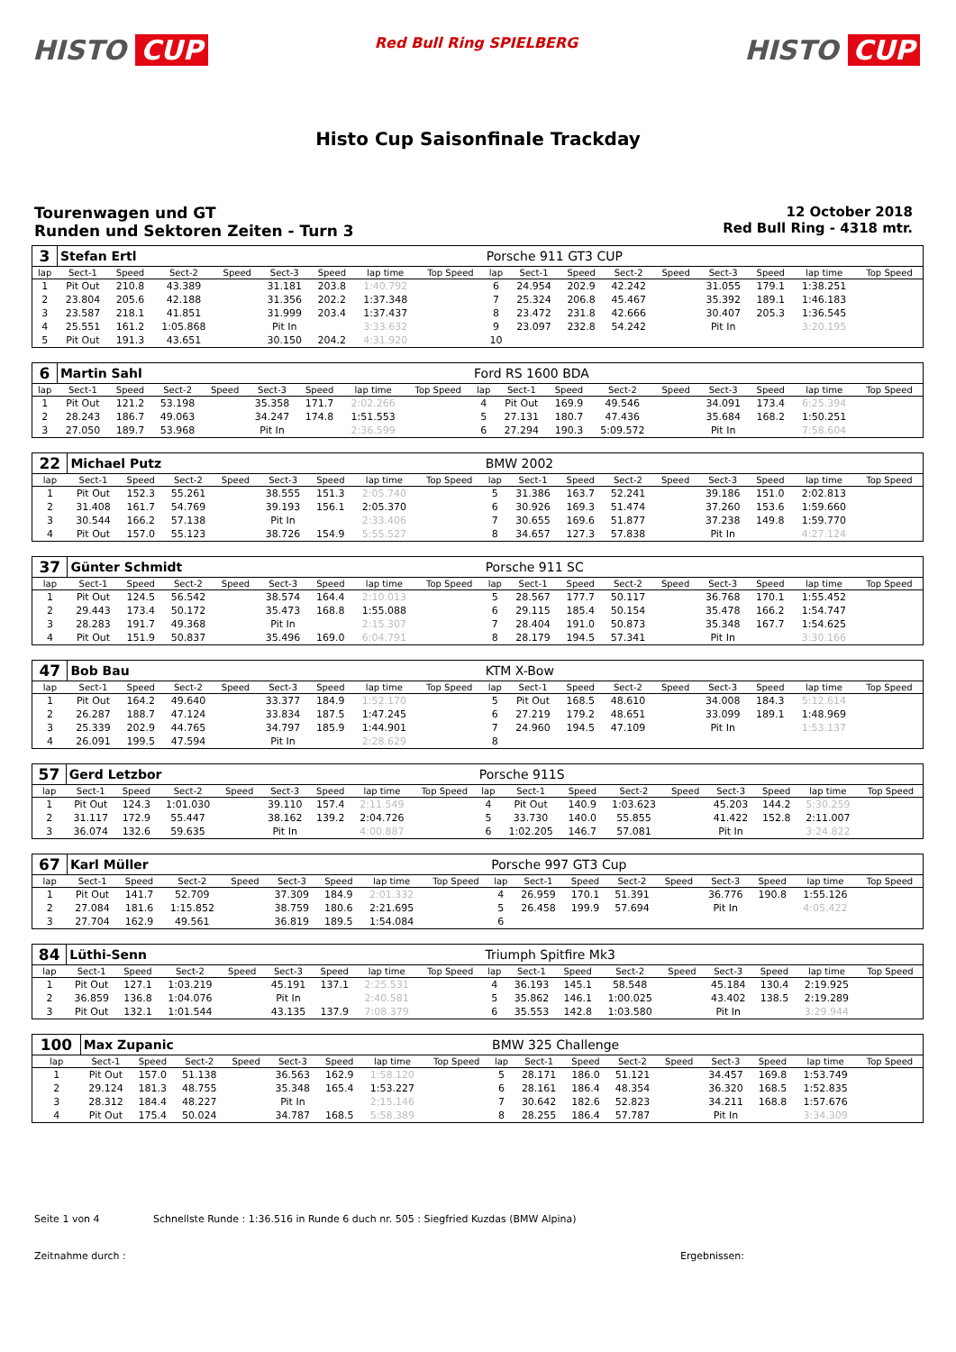HISTO CUP
Red Bull Ring SPIELBERG
HISTO CUP
Histo Cup Saisonfinale Trackday
Tourenwagen und GT
Runden und Sektoren Zeiten - Turn 3
12 October 2018
Red Bull Ring - 4318 mtr.
| 3 | Stefan Ertl | | | | | | | | Porsche 911 GT3 CUP | | | | | | | | |
| lap | Sect-1 | Speed | Sect-2 | Speed | Sect-3 | Speed | lap time | Top Speed | lap | Sect-1 | Speed | Sect-2 | Speed | Sect-3 | Speed | lap time | Top Speed |
| 1 | Pit Out | 210.8 | 43.389 | | 31.181 | 203.8 | 1:40.792 | | 6 | 24.954 | 202.9 | 42.242 | | 31.055 | 179.1 | 1:38.251 | |
| 2 | 23.804 | 205.6 | 42.188 | | 31.356 | 202.2 | 1:37.348 | | 7 | 25.324 | 206.8 | 45.467 | | 35.392 | 189.1 | 1:46.183 | |
| 3 | 23.587 | 218.1 | 41.851 | | 31.999 | 203.4 | 1:37.437 | | 8 | 23.472 | 231.8 | 42.666 | | 30.407 | 205.3 | 1:36.545 | |
| 4 | 25.551 | 161.2 | 1:05.868 | | Pit In | | 3:33.632 | | 9 | 23.097 | 232.8 | 54.242 | | Pit In | | 3:20.195 | |
| 5 | Pit Out | 191.3 | 43.651 | | 30.150 | 204.2 | 4:31.920 | | 10 | | | | | | | | |
| 6 | Martin Sahl | | | | | | | | Ford RS 1600 BDA | | | | | | | | |
| lap | Sect-1 | Speed | Sect-2 | Speed | Sect-3 | Speed | lap time | Top Speed | lap | Sect-1 | Speed | Sect-2 | Speed | Sect-3 | Speed | lap time | Top Speed |
| 1 | Pit Out | 121.2 | 53.198 | | 35.358 | 171.7 | 2:02.266 | | 4 | Pit Out | 169.9 | 49.546 | | 34.091 | 173.4 | 6:25.394 | |
| 2 | 28.243 | 186.7 | 49.063 | | 34.247 | 174.8 | 1:51.553 | | 5 | 27.131 | 180.7 | 47.436 | | 35.684 | 168.2 | 1:50.251 | |
| 3 | 27.050 | 189.7 | 53.968 | | Pit In | | 2:36.599 | | 6 | 27.294 | 190.3 | 5:09.572 | | Pit In | | 7:58.604 | |
| 22 | Michael Putz | | | | | | | | BMW 2002 | | | | | | | | |
| lap | Sect-1 | Speed | Sect-2 | Speed | Sect-3 | Speed | lap time | Top Speed | lap | Sect-1 | Speed | Sect-2 | Speed | Sect-3 | Speed | lap time | Top Speed |
| 1 | Pit Out | 152.3 | 55.261 | | 38.555 | 151.3 | 2:05.740 | | 5 | 31.386 | 163.7 | 52.241 | | 39.186 | 151.0 | 2:02.813 | |
| 2 | 31.408 | 161.7 | 54.769 | | 39.193 | 156.1 | 2:05.370 | | 6 | 30.926 | 169.3 | 51.474 | | 37.260 | 153.6 | 1:59.660 | |
| 3 | 30.544 | 166.2 | 57.138 | | Pit In | | 2:33.406 | | 7 | 30.655 | 169.6 | 51.877 | | 37.238 | 149.8 | 1:59.770 | |
| 4 | Pit Out | 157.0 | 55.123 | | 38.726 | 154.9 | 5:55.527 | | 8 | 34.657 | 127.3 | 57.838 | | Pit In | | 4:27.124 | |
| 37 | Günter Schmidt | | | | | | | | Porsche 911 SC | | | | | | | | |
| lap | Sect-1 | Speed | Sect-2 | Speed | Sect-3 | Speed | lap time | Top Speed | lap | Sect-1 | Speed | Sect-2 | Speed | Sect-3 | Speed | lap time | Top Speed |
| 1 | Pit Out | 124.5 | 56.542 | | 38.574 | 164.4 | 2:10.013 | | 5 | 28.567 | 177.7 | 50.117 | | 36.768 | 170.1 | 1:55.452 | |
| 2 | 29.443 | 173.4 | 50.172 | | 35.473 | 168.8 | 1:55.088 | | 6 | 29.115 | 185.4 | 50.154 | | 35.478 | 166.2 | 1:54.747 | |
| 3 | 28.283 | 191.7 | 49.368 | | Pit In | | 2:15.307 | | 7 | 28.404 | 191.0 | 50.873 | | 35.348 | 167.7 | 1:54.625 | |
| 4 | Pit Out | 151.9 | 50.837 | | 35.496 | 169.0 | 6:04.791 | | 8 | 28.179 | 194.5 | 57.341 | | Pit In | | 3:30.166 | |
| 47 | Bob Bau | | | | | | | | KTM X-Bow | | | | | | | | |
| lap | Sect-1 | Speed | Sect-2 | Speed | Sect-3 | Speed | lap time | Top Speed | lap | Sect-1 | Speed | Sect-2 | Speed | Sect-3 | Speed | lap time | Top Speed |
| 1 | Pit Out | 164.2 | 49.640 | | 33.377 | 184.9 | 1:52.170 | | 5 | Pit Out | 168.5 | 48.610 | | 34.008 | 184.3 | 5:12.614 | |
| 2 | 26.287 | 188.7 | 47.124 | | 33.834 | 187.5 | 1:47.245 | | 6 | 27.219 | 179.2 | 48.651 | | 33.099 | 189.1 | 1:48.969 | |
| 3 | 25.339 | 202.9 | 44.765 | | 34.797 | 185.9 | 1:44.901 | | 7 | 24.960 | 194.5 | 47.109 | | Pit In | | 1:53.137 | |
| 4 | 26.091 | 199.5 | 47.594 | | Pit In | | 2:28.629 | | 8 | | | | | | | | |
| 57 | Gerd Letzbor | | | | | | | | Porsche 911S | | | | | | | | |
| lap | Sect-1 | Speed | Sect-2 | Speed | Sect-3 | Speed | lap time | Top Speed | lap | Sect-1 | Speed | Sect-2 | Speed | Sect-3 | Speed | lap time | Top Speed |
| 1 | Pit Out | 124.3 | 1:01.030 | | 39.110 | 157.4 | 2:11.549 | | 4 | Pit Out | 140.9 | 1:03.623 | | 45.203 | 144.2 | 5:30.259 | |
| 2 | 31.117 | 172.9 | 55.447 | | 38.162 | 139.2 | 2:04.726 | | 5 | 33.730 | 140.0 | 55.855 | | 41.422 | 152.8 | 2:11.007 | |
| 3 | 36.074 | 132.6 | 59.635 | | Pit In | | 4:00.887 | | 6 | 1:02.205 | 146.7 | 57.081 | | Pit In | | 3:24.822 | |
| 67 | Karl Müller | | | | | | | | Porsche 997 GT3 Cup | | | | | | | | |
| lap | Sect-1 | Speed | Sect-2 | Speed | Sect-3 | Speed | lap time | Top Speed | lap | Sect-1 | Speed | Sect-2 | Speed | Sect-3 | Speed | lap time | Top Speed |
| 1 | Pit Out | 141.7 | 52.709 | | 37.309 | 184.9 | 2:01.332 | | 4 | 26.959 | 170.1 | 51.391 | | 36.776 | 190.8 | 1:55.126 | |
| 2 | 27.084 | 181.6 | 1:15.852 | | 38.759 | 180.6 | 2:21.695 | | 5 | 26.458 | 199.9 | 57.694 | | Pit In | | 4:05.422 | |
| 3 | 27.704 | 162.9 | 49.561 | | 36.819 | 189.5 | 1:54.084 | | 6 | | | | | | | | |
| 84 | Lüthi-Senn | | | | | | | | Triumph Spitfire Mk3 | | | | | | | | |
| lap | Sect-1 | Speed | Sect-2 | Speed | Sect-3 | Speed | lap time | Top Speed | lap | Sect-1 | Speed | Sect-2 | Speed | Sect-3 | Speed | lap time | Top Speed |
| 1 | Pit Out | 127.1 | 1:03.219 | | 45.191 | 137.1 | 2:25.531 | | 4 | 36.193 | 145.1 | 58.548 | | 45.184 | 130.4 | 2:19.925 | |
| 2 | 36.859 | 136.8 | 1:04.076 | | Pit In | | 2:40.581 | | 5 | 35.862 | 146.1 | 1:00.025 | | 43.402 | 138.5 | 2:19.289 | |
| 3 | Pit Out | 132.1 | 1:01.544 | | 43.135 | 137.9 | 7:08.379 | | 6 | 35.553 | 142.8 | 1:03.580 | | Pit In | | 3:29.944 | |
| 100 | Max Zupanic | | | | | | | | BMW 325 Challenge | | | | | | | | |
| lap | Sect-1 | Speed | Sect-2 | Speed | Sect-3 | Speed | lap time | Top Speed | lap | Sect-1 | Speed | Sect-2 | Speed | Sect-3 | Speed | lap time | Top Speed |
| 1 | Pit Out | 157.0 | 51.138 | | 36.563 | 162.9 | 1:58.120 | | 5 | 28.171 | 186.0 | 51.121 | | 34.457 | 169.8 | 1:53.749 | |
| 2 | 29.124 | 181.3 | 48.755 | | 35.348 | 165.4 | 1:53.227 | | 6 | 28.161 | 186.4 | 48.354 | | 36.320 | 168.5 | 1:52.835 | |
| 3 | 28.312 | 184.4 | 48.227 | | Pit In | | 2:15.146 | | 7 | 30.642 | 182.6 | 52.823 | | 34.211 | 168.8 | 1:57.676 | |
| 4 | Pit Out | 175.4 | 50.024 | | 34.787 | 168.5 | 5:58.389 | | 8 | 28.255 | 186.4 | 57.787 | | Pit In | | 3:34.309 | |
Seite 1 von 4 Schnellste Runde : 1:36.516 in Runde 6 duch nr. 505 : Siegfried Kuzdas (BMW Alpina)
Zeitnahme durch : Ergebnissen: